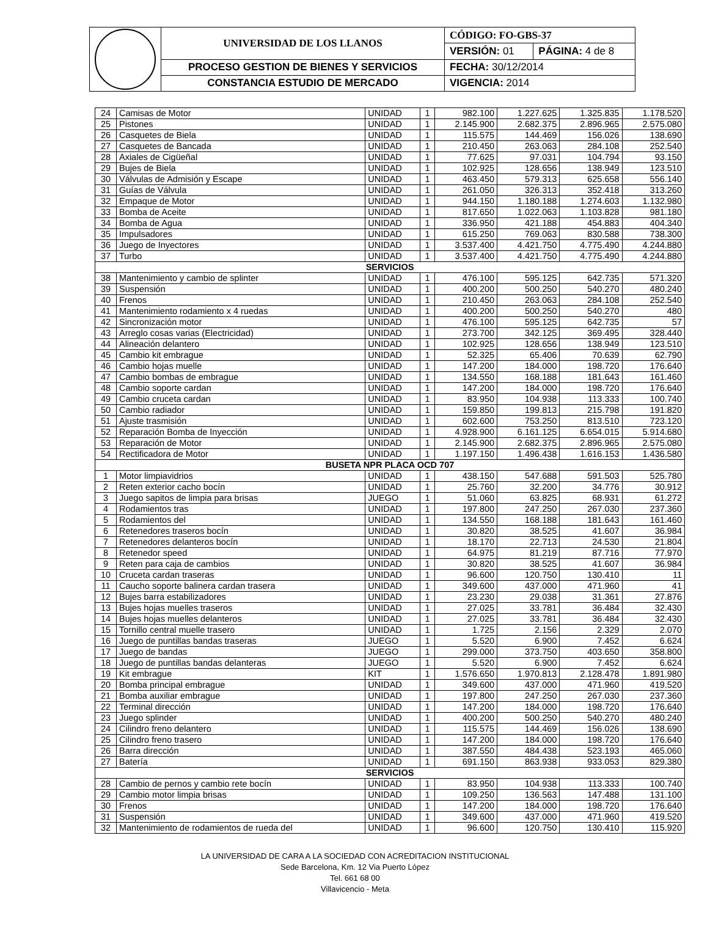| | UNIVERSIDAD DE LOS LLANOS | CÓDIGO: FO-GBS-37 | |
| | | VERSIÓN: 01 | PÁGINA: 4 de 8 |
| | PROCESO GESTION DE BIENES Y SERVICIOS | FECHA: 30/12/2014 | |
| | CONSTANCIA ESTUDIO DE MERCADO | VIGENCIA: 2014 | |
| 24 | Camisas de Motor | UNIDAD | 1 | 982.100 | 1.227.625 | 1.325.835 | 1.178.520 |
| 25 | Pistones | UNIDAD | 1 | 2.145.900 | 2.682.375 | 2.896.965 | 2.575.080 |
| 26 | Casquetes de Biela | UNIDAD | 1 | 115.575 | 144.469 | 156.026 | 138.690 |
| 27 | Casquetes de Bancada | UNIDAD | 1 | 210.450 | 263.063 | 284.108 | 252.540 |
| 28 | Axiales de Cigüeñal | UNIDAD | 1 | 77.625 | 97.031 | 104.794 | 93.150 |
| 29 | Bujes de Biela | UNIDAD | 1 | 102.925 | 128.656 | 138.949 | 123.510 |
| 30 | Válvulas de Admisión y Escape | UNIDAD | 1 | 463.450 | 579.313 | 625.658 | 556.140 |
| 31 | Guías de Válvula | UNIDAD | 1 | 261.050 | 326.313 | 352.418 | 313.260 |
| 32 | Empaque de Motor | UNIDAD | 1 | 944.150 | 1.180.188 | 1.274.603 | 1.132.980 |
| 33 | Bomba de Aceite | UNIDAD | 1 | 817.650 | 1.022.063 | 1.103.828 | 981.180 |
| 34 | Bomba de Agua | UNIDAD | 1 | 336.950 | 421.188 | 454.883 | 404.340 |
| 35 | Impulsadores | UNIDAD | 1 | 615.250 | 769.063 | 830.588 | 738.300 |
| 36 | Juego de Inyectores | UNIDAD | 1 | 3.537.400 | 4.421.750 | 4.775.490 | 4.244.880 |
| 37 | Turbo | UNIDAD | 1 | 3.537.400 | 4.421.750 | 4.775.490 | 4.244.880 |
| SERVICIOS | | | | | | | |
| 38 | Mantenimiento y cambio de splinter | UNIDAD | 1 | 476.100 | 595.125 | 642.735 | 571.320 |
| 39 | Suspensión | UNIDAD | 1 | 400.200 | 500.250 | 540.270 | 480.240 |
| 40 | Frenos | UNIDAD | 1 | 210.450 | 263.063 | 284.108 | 252.540 |
| 41 | Mantenimiento rodamiento x 4 ruedas | UNIDAD | 1 | 400.200 | 500.250 | 540.270 | 480 |
| 42 | Sincronización motor | UNIDAD | 1 | 476.100 | 595.125 | 642.735 | 57 |
| 43 | Arreglo cosas varias (Electricidad) | UNIDAD | 1 | 273.700 | 342.125 | 369.495 | 328.440 |
| 44 | Alineación delantero | UNIDAD | 1 | 102.925 | 128.656 | 138.949 | 123.510 |
| 45 | Cambio kit embrague | UNIDAD | 1 | 52.325 | 65.406 | 70.639 | 62.790 |
| 46 | Cambio hojas muelle | UNIDAD | 1 | 147.200 | 184.000 | 198.720 | 176.640 |
| 47 | Cambio bombas de embrague | UNIDAD | 1 | 134.550 | 168.188 | 181.643 | 161.460 |
| 48 | Cambio soporte cardan | UNIDAD | 1 | 147.200 | 184.000 | 198.720 | 176.640 |
| 49 | Cambio cruceta cardan | UNIDAD | 1 | 83.950 | 104.938 | 113.333 | 100.740 |
| 50 | Cambio radiador | UNIDAD | 1 | 159.850 | 199.813 | 215.798 | 191.820 |
| 51 | Ajuste trasmisión | UNIDAD | 1 | 602.600 | 753.250 | 813.510 | 723.120 |
| 52 | Reparación Bomba de Inyección | UNIDAD | 1 | 4.928.900 | 6.161.125 | 6.654.015 | 5.914.680 |
| 53 | Reparación de Motor | UNIDAD | 1 | 2.145.900 | 2.682.375 | 2.896.965 | 2.575.080 |
| 54 | Rectificadora de Motor | UNIDAD | 1 | 1.197.150 | 1.496.438 | 1.616.153 | 1.436.580 |
| BUSETA NPR PLACA OCD 707 | | | | | | | |
| 1 | Motor limpiavidrios | UNIDAD | 1 | 438.150 | 547.688 | 591.503 | 525.780 |
| 2 | Reten exterior cacho bocín | UNIDAD | 1 | 25.760 | 32.200 | 34.776 | 30.912 |
| 3 | Juego sapitos de limpia para brisas | JUEGO | 1 | 51.060 | 63.825 | 68.931 | 61.272 |
| 4 | Rodamientos tras | UNIDAD | 1 | 197.800 | 247.250 | 267.030 | 237.360 |
| 5 | Rodamientos del | UNIDAD | 1 | 134.550 | 168.188 | 181.643 | 161.460 |
| 6 | Retenedores traseros bocín | UNIDAD | 1 | 30.820 | 38.525 | 41.607 | 36.984 |
| 7 | Retenedores delanteros bocín | UNIDAD | 1 | 18.170 | 22.713 | 24.530 | 21.804 |
| 8 | Retenedor speed | UNIDAD | 1 | 64.975 | 81.219 | 87.716 | 77.970 |
| 9 | Reten para caja de cambios | UNIDAD | 1 | 30.820 | 38.525 | 41.607 | 36.984 |
| 10 | Cruceta cardan traseras | UNIDAD | 1 | 96.600 | 120.750 | 130.410 | 11 |
| 11 | Caucho soporte balinera cardan trasera | UNIDAD | 1 | 349.600 | 437.000 | 471.960 | 41 |
| 12 | Bujes barra estabilizadores | UNIDAD | 1 | 23.230 | 29.038 | 31.361 | 27.876 |
| 13 | Bujes hojas muelles traseros | UNIDAD | 1 | 27.025 | 33.781 | 36.484 | 32.430 |
| 14 | Bujes hojas muelles delanteros | UNIDAD | 1 | 27.025 | 33.781 | 36.484 | 32.430 |
| 15 | Tornillo central muelle trasero | UNIDAD | 1 | 1.725 | 2.156 | 2.329 | 2.070 |
| 16 | Juego de puntillas bandas traseras | JUEGO | 1 | 5.520 | 6.900 | 7.452 | 6.624 |
| 17 | Juego de bandas | JUEGO | 1 | 299.000 | 373.750 | 403.650 | 358.800 |
| 18 | Juego de puntillas bandas delanteras | JUEGO | 1 | 5.520 | 6.900 | 7.452 | 6.624 |
| 19 | Kit embrague | KIT | 1 | 1.576.650 | 1.970.813 | 2.128.478 | 1.891.980 |
| 20 | Bomba principal embrague | UNIDAD | 1 | 349.600 | 437.000 | 471.960 | 419.520 |
| 21 | Bomba auxiliar embrague | UNIDAD | 1 | 197.800 | 247.250 | 267.030 | 237.360 |
| 22 | Terminal dirección | UNIDAD | 1 | 147.200 | 184.000 | 198.720 | 176.640 |
| 23 | Juego splinder | UNIDAD | 1 | 400.200 | 500.250 | 540.270 | 480.240 |
| 24 | Cilindro freno delantero | UNIDAD | 1 | 115.575 | 144.469 | 156.026 | 138.690 |
| 25 | Cilindro freno trasero | UNIDAD | 1 | 147.200 | 184.000 | 198.720 | 176.640 |
| 26 | Barra dirección | UNIDAD | 1 | 387.550 | 484.438 | 523.193 | 465.060 |
| 27 | Batería | UNIDAD | 1 | 691.150 | 863.938 | 933.053 | 829.380 |
| SERVICIOS | | | | | | | |
| 28 | Cambio de pernos y cambio rete bocín | UNIDAD | 1 | 83.950 | 104.938 | 113.333 | 100.740 |
| 29 | Cambio motor limpia brisas | UNIDAD | 1 | 109.250 | 136.563 | 147.488 | 131.100 |
| 30 | Frenos | UNIDAD | 1 | 147.200 | 184.000 | 198.720 | 176.640 |
| 31 | Suspensión | UNIDAD | 1 | 349.600 | 437.000 | 471.960 | 419.520 |
| 32 | Mantenimiento de rodamientos de rueda del | UNIDAD | 1 | 96.600 | 120.750 | 130.410 | 115.920 |
LA UNIVERSIDAD DE CARA A LA SOCIEDAD CON ACREDITACION INSTITUCIONAL
Sede Barcelona, Km. 12 Via Puerto López
Tel. 661 68 00
Villavicencio - Meta